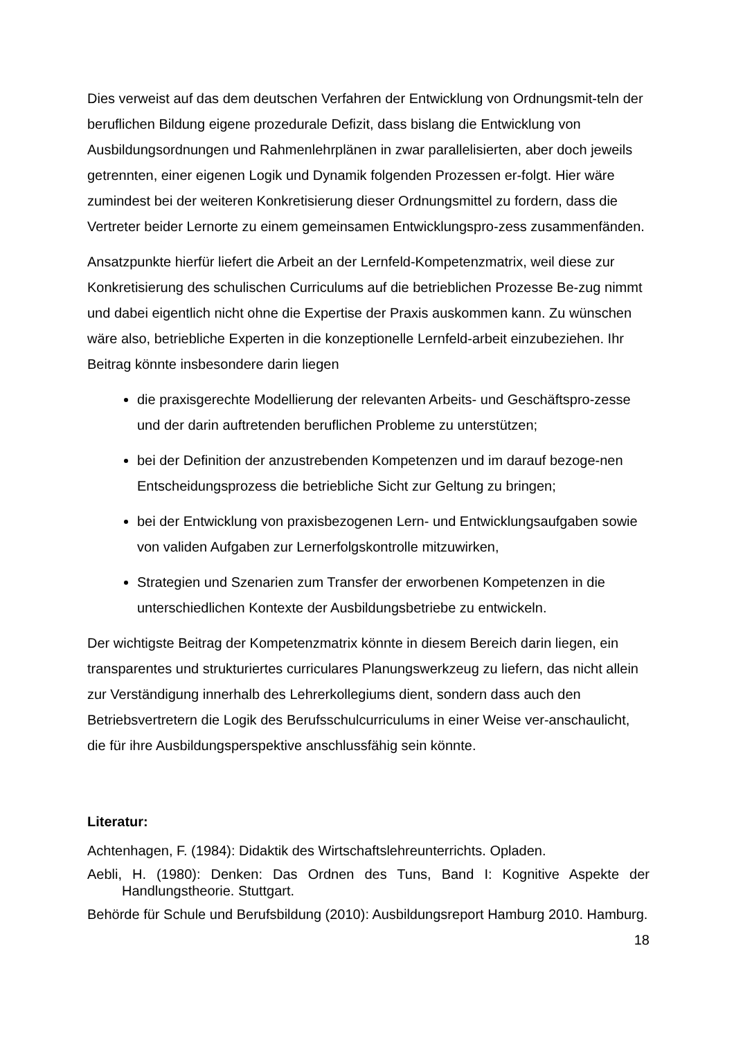Dies verweist auf das dem deutschen Verfahren der Entwicklung von Ordnungsmit-teln der beruflichen Bildung eigene prozedurale Defizit, dass bislang die Entwicklung von Ausbildungsordnungen und Rahmenlehrplänen in zwar parallelisierten, aber doch jeweils getrennten, einer eigenen Logik und Dynamik folgenden Prozessen er-folgt. Hier wäre zumindest bei der weiteren Konkretisierung dieser Ordnungsmittel zu fordern, dass die Vertreter beider Lernorte zu einem gemeinsamen Entwicklungspro-zess zusammenfänden.
Ansatzpunkte hierfür liefert die Arbeit an der Lernfeld-Kompetenzmatrix, weil diese zur Konkretisierung des schulischen Curriculums auf die betrieblichen Prozesse Be-zug nimmt und dabei eigentlich nicht ohne die Expertise der Praxis auskommen kann. Zu wünschen wäre also, betriebliche Experten in die konzeptionelle Lernfeld-arbeit einzubeziehen. Ihr Beitrag könnte insbesondere darin liegen
die praxisgerechte Modellierung der relevanten Arbeits- und Geschäftspro-zesse und der darin auftretenden beruflichen Probleme zu unterstützen;
bei der Definition der anzustrebenden Kompetenzen und im darauf bezoge-nen Entscheidungsprozess die betriebliche Sicht zur Geltung zu bringen;
bei der Entwicklung von praxisbezogenen Lern- und Entwicklungsaufgaben sowie von validen Aufgaben zur Lernerfolgskontrolle mitzuwirken,
Strategien und Szenarien zum Transfer der erworbenen Kompetenzen in die unterschiedlichen Kontexte der Ausbildungsbetriebe zu entwickeln.
Der wichtigste Beitrag der Kompetenzmatrix könnte in diesem Bereich darin liegen, ein transparentes und strukturiertes curriculares Planungswerkzeug zu liefern, das nicht allein zur Verständigung innerhalb des Lehrerkollegiums dient, sondern dass auch den Betriebsvertretern die Logik des Berufsschulcurriculums in einer Weise ver-anschaulicht, die für ihre Ausbildungsperspektive anschlussfähig sein könnte.
Literatur:
Achtenhagen, F. (1984): Didaktik des Wirtschaftslehreunterrichts. Opladen.
Aebli, H. (1980): Denken: Das Ordnen des Tuns, Band I: Kognitive Aspekte der Handlungstheorie. Stuttgart.
Behörde für Schule und Berufsbildung (2010): Ausbildungsreport Hamburg 2010. Hamburg.
18